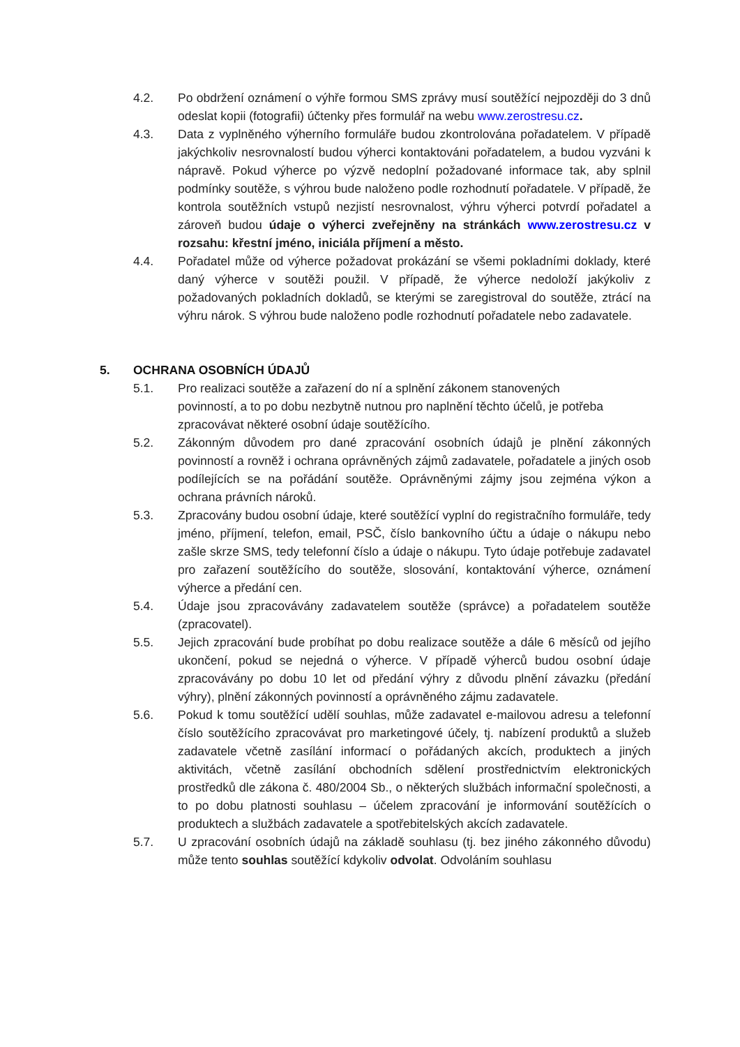4.2. Po obdržení oznámení o výhře formou SMS zprávy musí soutěžící nejpozději do 3 dnů odeslat kopii (fotografii) účtenky přes formulář na webu www.zerostresu.cz.
4.3. Data z vyplněného výherního formuláře budou zkontrolována pořadatelem. V případě jakýchkoliv nesrovnalostí budou výherci kontaktováni pořadatelem, a budou vyzváni k nápravě. Pokud výherce po výzvě nedoplní požadované informace tak, aby splnil podmínky soutěže, s výhrou bude naloženo podle rozhodnutí pořadatele. V případě, že kontrola soutěžních vstupů nezjistí nesrovnalost, výhru výherci potvrdí pořadatel a zároveň budou údaje o výherci zveřejněny na stránkách www.zerostresu.cz v rozsahu: křestní jméno, iniciála příjmení a město.
4.4. Pořadatel může od výherce požadovat prokázání se všemi pokladními doklady, které daný výherce v soutěži použil. V případě, že výherce nedoloží jakýkoliv z požadovaných pokladních dokladů, se kterými se zaregistroval do soutěže, ztrácí na výhru nárok. S výhrou bude naloženo podle rozhodnutí pořadatele nebo zadavatele.
5. OCHRANA OSOBNÍCH ÚDAJŮ
5.1. Pro realizaci soutěže a zařazení do ní a splnění zákonem stanovených povinností, a to po dobu nezbytně nutnou pro naplnění těchto účelů, je potřeba zpracovávat některé osobní údaje soutěžícího.
5.2. Zákonným důvodem pro dané zpracování osobních údajů je plnění zákonných povinností a rovněž i ochrana oprávněných zájmů zadavatele, pořadatele a jiných osob podílejících se na pořádání soutěže. Oprávněnými zájmy jsou zejména výkon a ochrana právních nároků.
5.3. Zpracovány budou osobní údaje, které soutěžící vyplní do registračního formuláře, tedy jméno, příjmení, telefon, email, PSČ, číslo bankovního účtu a údaje o nákupu nebo zašle skrze SMS, tedy telefonní číslo a údaje o nákupu. Tyto údaje potřebuje zadavatel pro zařazení soutěžícího do soutěže, slosování, kontaktování výherce, oznámení výherce a předání cen.
5.4. Údaje jsou zpracovávány zadavatelem soutěže (správce) a pořadatelem soutěže (zpracovatel).
5.5. Jejich zpracování bude probíhat po dobu realizace soutěže a dále 6 měsíců od jejího ukončení, pokud se nejedná o výherce. V případě výherců budou osobní údaje zpracovávány po dobu 10 let od předání výhry z důvodu plnění závazku (předání výhry), plnění zákonných povinností a oprávněného zájmu zadavatele.
5.6. Pokud k tomu soutěžící udělí souhlas, může zadavatel e-mailovou adresu a telefonní číslo soutěžícího zpracovávat pro marketingové účely, tj. nabízení produktů a služeb zadavatele včetně zasílání informací o pořádaných akcích, produktech a jiných aktivitách, včetně zasílání obchodních sdělení prostřednictvím elektronických prostředků dle zákona č. 480/2004 Sb., o některých službách informační společnosti, a to po dobu platnosti souhlasu – účelem zpracování je informování soutěžících o produktech a službách zadavatele a spotřebitelských akcích zadavatele.
5.7. U zpracování osobních údajů na základě souhlasu (tj. bez jiného zákonného důvodu) může tento souhlas soutěžící kdykoliv odvolat. Odvoláním souhlasu